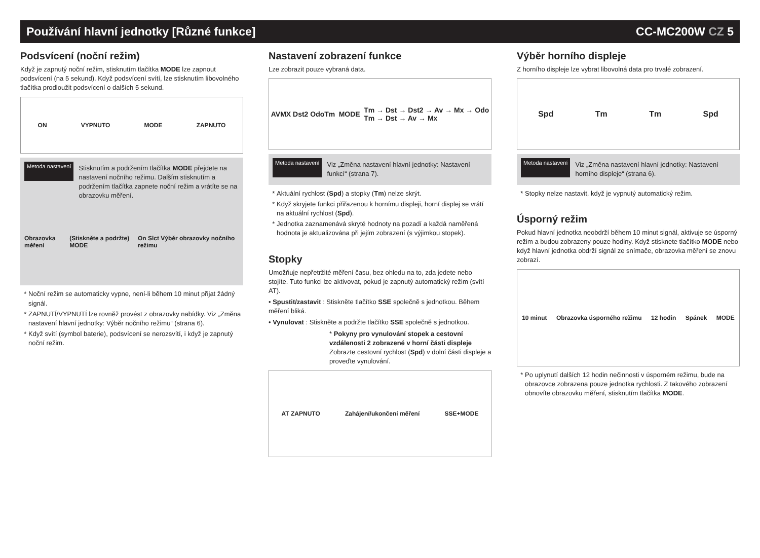Používání hlavní jednotky [Různé funkce] CC-MC200W CZ 5
Podsvícení (noční režim)
Když je zapnutý noční režim, stisknutím tlačítka MODE lze zapnout podsvícení (na 5 sekund). Když podsvícení svítí, lze stisknutím libovolného tlačítka prodloužit podsvícení o dalších 5 sekund.
ON VYPNUTO MODE ZAPNUTO
Metoda nastavení
Stisknutím a podržením tlačítka MODE přejdete na nastavení nočního režimu. Dalším stisknutím a podržením tlačítka zapnete noční režim a vrátíte se na obrazovku měření.
Obrazovka měření (Stiskněte a podržte) MODE On Slct Výběr obrazovky nočního režimu
Noční režim se automaticky vypne, není-li během 10 minut přijat žádný signál.
ZAPNUTÍ/VYPNUTÍ lze rovněž provést z obrazovky nabídky. Viz „Změna nastavení hlavní jednotky: Výběr nočního režimu“ (strana 6).
Když svítí (symbol baterie), podsvícení se nerozsvítí, i když je zapnutý noční režim.
Nastavení zobrazení funkce
Lze zobrazit pouze vybraná data.
AVMX Dst2 OdoTm MODE Tm → Dst → Dst2 → Av → Mx → Odo
Tm → Dst → Av → Mx
Metoda nastavení
Viz „Změna nastavení hlavní jednotky: Nastavení funkcí“ (strana 7).
Aktuální rychlost (Spd) a stopky (Tm) nelze skrýt.
Když skryjete funkci přiřazenou k hornímu displeji, horní displej se vrátí na aktuální rychlost (Spd).
Jednotka zaznamenává skryté hodnoty na pozadí a každá naměřená hodnota je aktualizována při jejím zobrazení (s výjimkou stopek).
Stopky
Umožňuje nepřetržité měření času, bez ohledu na to, zda jedete nebo stojíte. Tuto funkci lze aktivovat, pokud je zapnutý automatický režim (svítí AT).
• Spustit/zastavit : Stiskněte tlačítko SSE společně s jednotkou. Během měření bliká.
• Vynulovat : Stiskněte a podržte tlačítko SSE společně s jednotkou.
* Pokyny pro vynulování stopek a cestovní vzdálenosti 2 zobrazené v horní části displeje
Zobrazte cestovní rychlost (Spd) v dolní části displeje a proveďte vynulování.
AT ZAPNUTO Zahájení/ukončení měření SSE+MODE
Výběr horního displeje
Z horního displeje lze vybrat libovolná data pro trvalé zobrazení.
Spd Tm Tm Spd
Metoda nastavení
Viz „Změna nastavení hlavní jednotky: Nastavení horního displeje“ (strana 6).
Stopky nelze nastavit, když je vypnutý automatický režim.
Úsporný režim
Pokud hlavní jednotka neobdrží během 10 minut signál, aktivuje se úsporný režim a budou zobrazeny pouze hodiny. Když stisknete tlačítko MODE nebo když hlavní jednotka obdrží signál ze snímače, obrazovka měření se znovu zobrazí.
10 minut Obrazovka úsporného režimu 12 hodin Spánek MODE
Po uplynutí dalších 12 hodin nečinnosti v úsporném režimu, bude na obrazovce zobrazena pouze jednotka rychlosti. Z takového zobrazení obnovíte obrazovku měření, stisknutím tlačítka MODE.